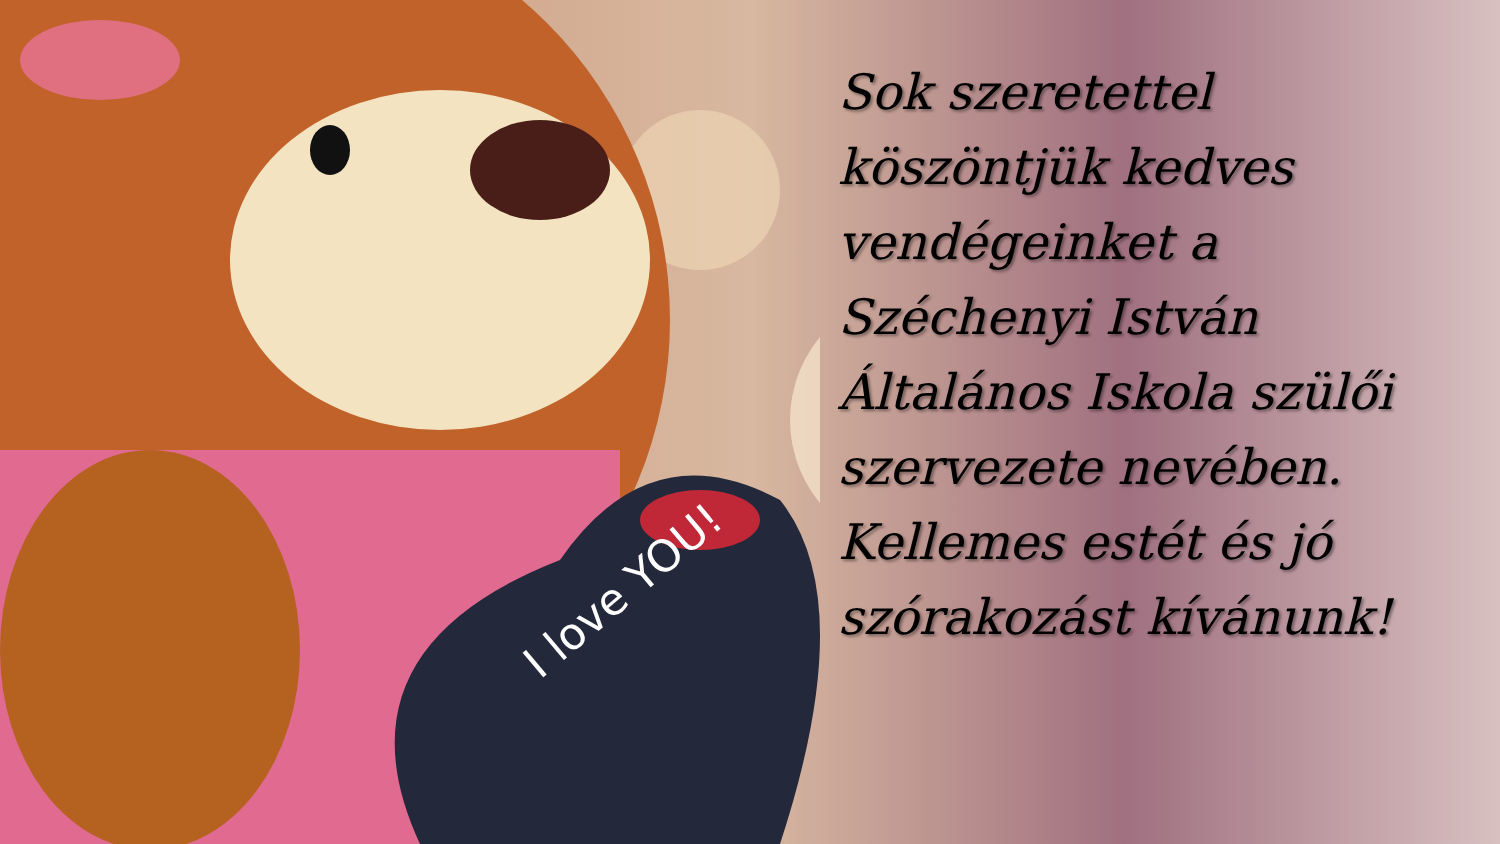I love YOU!
Sok szeretettel köszöntjük kedves vendégeinket a Széchenyi István Általános Iskola szülői szervezete nevében. Kellemes estét és jó szórakozást kívánunk!